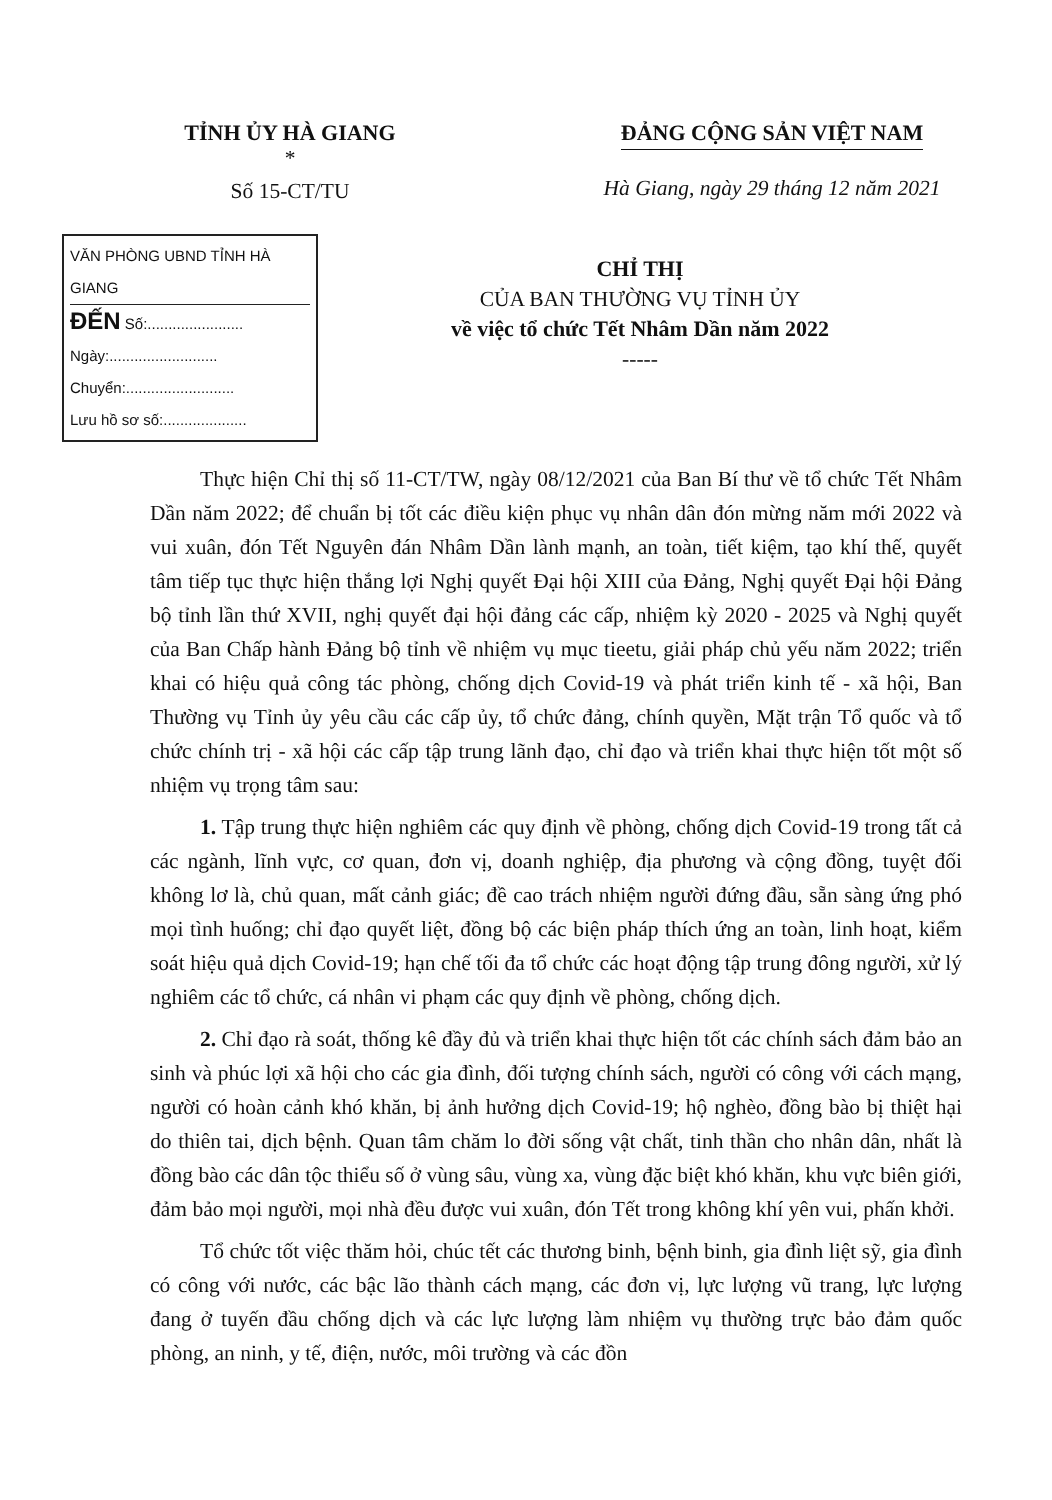TỈNH ỦY HÀ GIANG
*
Số 15-CT/TU
ĐẢNG CỘNG SẢN VIỆT NAM
Hà Giang, ngày 29 tháng 12 năm 2021
VĂN PHÒNG UBND TỈNH HÀ GIANG
ĐẾN Số:.......................
Ngày:..........................
Chuyển:..........................
Lưu hồ sơ số:....................
CHỈ THỊ
CỦA BAN THƯỜNG VỤ TỈNH ỦY
về việc tổ chức Tết Nhâm Dần năm 2022
-----
Thực hiện Chỉ thị số 11-CT/TW, ngày 08/12/2021 của Ban Bí thư về tổ chức Tết Nhâm Dần năm 2022; để chuẩn bị tốt các điều kiện phục vụ nhân dân đón mừng năm mới 2022 và vui xuân, đón Tết Nguyên đán Nhâm Dần lành mạnh, an toàn, tiết kiệm, tạo khí thế, quyết tâm tiếp tục thực hiện thắng lợi Nghị quyết Đại hội XIII của Đảng, Nghị quyết Đại hội Đảng bộ tỉnh lần thứ XVII, nghị quyết đại hội đảng các cấp, nhiệm kỳ 2020 - 2025 và Nghị quyết của Ban Chấp hành Đảng bộ tỉnh về nhiệm vụ mục tieetu, giải pháp chủ yếu năm 2022; triển khai có hiệu quả công tác phòng, chống dịch Covid-19 và phát triển kinh tế - xã hội, Ban Thường vụ Tỉnh ủy yêu cầu các cấp ủy, tổ chức đảng, chính quyền, Mặt trận Tổ quốc và tổ chức chính trị - xã hội các cấp tập trung lãnh đạo, chỉ đạo và triển khai thực hiện tốt một số nhiệm vụ trọng tâm sau:
1. Tập trung thực hiện nghiêm các quy định về phòng, chống dịch Covid-19 trong tất cả các ngành, lĩnh vực, cơ quan, đơn vị, doanh nghiệp, địa phương và cộng đồng, tuyệt đối không lơ là, chủ quan, mất cảnh giác; đề cao trách nhiệm người đứng đầu, sẵn sàng ứng phó mọi tình huống; chỉ đạo quyết liệt, đồng bộ các biện pháp thích ứng an toàn, linh hoạt, kiểm soát hiệu quả dịch Covid-19; hạn chế tối đa tổ chức các hoạt động tập trung đông người, xử lý nghiêm các tổ chức, cá nhân vi phạm các quy định về phòng, chống dịch.
2. Chỉ đạo rà soát, thống kê đầy đủ và triển khai thực hiện tốt các chính sách đảm bảo an sinh và phúc lợi xã hội cho các gia đình, đối tượng chính sách, người có công với cách mạng, người có hoàn cảnh khó khăn, bị ảnh hưởng dịch Covid-19; hộ nghèo, đồng bào bị thiệt hại do thiên tai, dịch bệnh. Quan tâm chăm lo đời sống vật chất, tinh thần cho nhân dân, nhất là đồng bào các dân tộc thiểu số ở vùng sâu, vùng xa, vùng đặc biệt khó khăn, khu vực biên giới, đảm bảo mọi người, mọi nhà đều được vui xuân, đón Tết trong không khí yên vui, phấn khởi.
Tổ chức tốt việc thăm hỏi, chúc tết các thương binh, bệnh binh, gia đình liệt sỹ, gia đình có công với nước, các bậc lão thành cách mạng, các đơn vị, lực lượng vũ trang, lực lượng đang ở tuyến đầu chống dịch và các lực lượng làm nhiệm vụ thường trực bảo đảm quốc phòng, an ninh, y tế, điện, nước, môi trường và các đồn